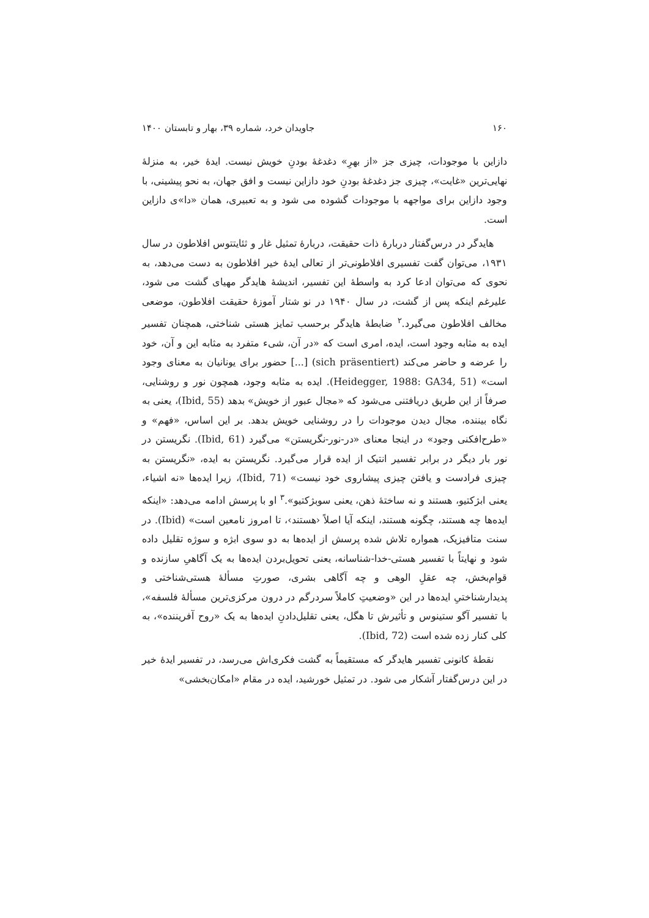۱۶۰ جاویدان خرد، شماره ۳۹، بهار و تابستان ۱۴۰۰
دازاین با موجودات، چیزی جز «از بهرِ» دغدغهٔ بودنِ خویش نیست. ایدهٔ خیر، به منزلهٔ نهایی‌ترین «غایت»، چیزی جز دغدغهٔ بودنِ خود دازاین نیست و افق جهان، به نحو پیشینی، با وجود دازاین برای مواجهه با موجودات گشوده می شود و به تعبیری، همان «دا»ی دازاین است.
هایدگر در درس‌گفتار دربارهٔ ذات حقیقت، دربارهٔ تمثیل غار و ثئایتتوس افلاطون در سال ۱۹۳۱، می‌توان گفت تفسیری افلاطونی‌تر از تعالی ایدهٔ خیر افلاطون به دست می‌دهد، به نحوی که می‌توان ادعا کرد به واسطهٔ این تفسیر، اندیشهٔ هایدگر مهیای گشت می شود، علیرغم اینکه پس از گشت، در سال ۱۹۴۰ در نو شتار آموزهٔ حقیقت افلاطون، موضعی مخالف افلاطون می‌گیرد.<sup>۲</sup> ضابطهٔ هایدگر برحسب تمایز هستی شناختی، همچنان تفسیر ایده به مثابه وجود است، ایده، امری است که «در آن، شیء متفرد به مثابه این و آن، خود را عرضه و حاضر می‌کند (sich präsentiert) [...] حضور برای یونانیان به معنای وجود است» (Heidegger, 1988: GA34, 51). ایده به مثابه وجود، همچون نور و روشنایی، صرفاً از این طریق دریافتنی می‌شود که «مجال عبور از خویش» بدهد (Ibid, 55)، یعنی به نگاه بیننده، مجال دیدن موجودات را در روشنایی خویش بدهد. بر این اساس، «فهم» و «طرح‌افکنی وجود» در اینجا معنای «در-نور-نگریستن» می‌گیرد (Ibid, 61). نگریستن در نور بار دیگر در برابر تفسیر انتیک از ایده قرار می‌گیرد. نگریستن به ایده، «نگریستن به چیزی فرادست و یافتن چیزی پیشاروی خود نیست» (Ibid, 71)، زیرا ایده‌ها «نه اشیاء، یعنی ابژکتیو، هستند و نه ساختهٔ ذهن، یعنی سوبژکتیو».<sup>۳</sup> او با پرسش ادامه می‌دهد: «اینکه ایده‌ها چه هستند، چگونه هستند، اینکه آیا اصلاً ‹هستند›، تا امروز نامعین است» (Ibid). در سنت متافیزیک، همواره تلاش شده پرسش از ایده‌ها به دو سوی ابژه و سوژه تقلیل داده شود و نهایتاً با تفسیر هستی-خدا-شناسانه، یعنی تحویل‌بردن ایده‌ها به یک آگاهیِ سازنده و قوام‌بخش، چه عقلِ الوهی و چه آگاهی بشری، صورتِ مسألهٔ هستی‌شناختی و پدیدارشناختیِ ایده‌ها در این «وضعیتِ کاملاً سردرگم در درون مرکزی‌ترین مسألهٔ فلسفه»، با تفسیر آگو ستینوس و تأثیرش تا هگل، یعنی تقلیل‌دادنِ ایده‌ها به یک «روح آفریننده»، به کلی کنار زده شده است (Ibid, 72).
نقطهٔ کانونی تفسیر هایدگر که مستقیماً به گشت فکری‌اش می‌رسد، در تفسیر ایدهٔ خیر در این درس‌گفتار آشکار می شود. در تمثیل خورشید، ایده در مقام «امکان‌بخشی»